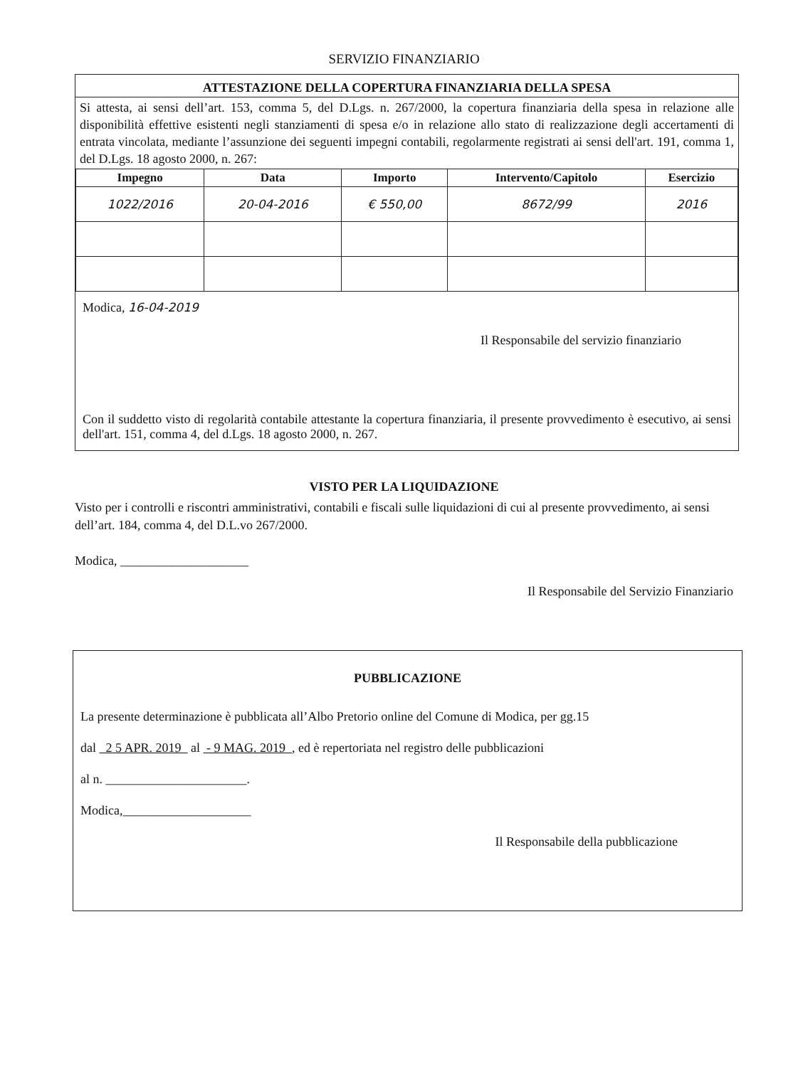SERVIZIO FINANZIARIO
ATTESTAZIONE DELLA COPERTURA FINANZIARIA DELLA SPESA
Si attesta, ai sensi dell’art. 153, comma 5, del D.Lgs. n. 267/2000, la copertura finanziaria della spesa in relazione alle disponibilità effettive esistenti negli stanziamenti di spesa e/o in relazione allo stato di realizzazione degli accertamenti di entrata vincolata, mediante l’assunzione dei seguenti impegni contabili, regolarmente registrati ai sensi dell'art. 191, comma 1, del D.Lgs. 18 agosto 2000, n. 267:
| Impegno | Data | Importo | Intervento/Capitolo | Esercizio |
| --- | --- | --- | --- | --- |
| 1022/2016 | 20-04-2016 | € 550,00 | 8672/99 | 2016 |
Modica, 16-04-2019
Il Responsabile del servizio finanziario
Con il suddetto visto di regolarità contabile attestante la copertura finanziaria, il presente provvedimento è esecutivo, ai sensi dell'art. 151, comma 4, del d.Lgs. 18 agosto 2000, n. 267.
VISTO PER LA LIQUIDAZIONE
Visto per i controlli e riscontri amministrativi, contabili e fiscali sulle liquidazioni di cui al presente provvedimento, ai sensi dell’art. 184, comma 4, del D.L.vo 267/2000.
Modica, ____________________
Il Responsabile del Servizio Finanziario
PUBBLICAZIONE
La presente determinazione è pubblicata all’Albo Pretorio online del Comune di Modica, per gg.15
dal 2 5 APR. 2019 al - 9 MAG. 2019 , ed è repertoriata nel registro delle pubblicazioni
al n. ______________________.
Modica,____________________
Il Responsabile della pubblicazione